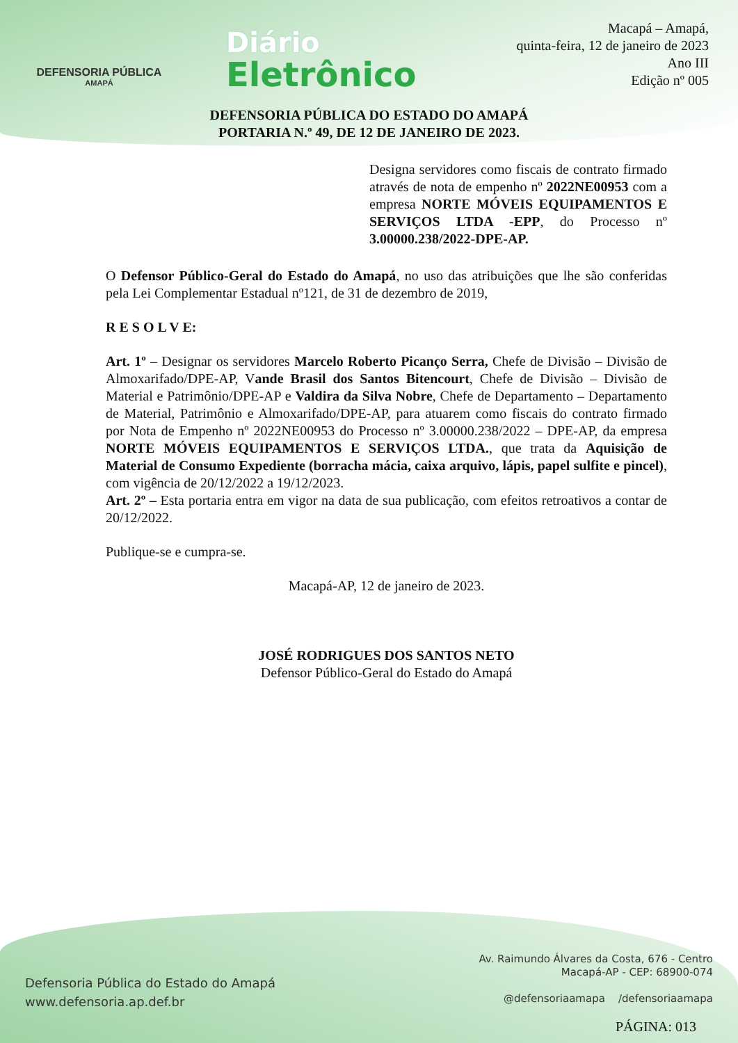DEFENSORIA PÚBLICA
AMAPÁ
Diário
Eletrônico
Macapá – Amapá,
quinta-feira, 12 de janeiro de 2023
Ano III
Edição nº 005
DEFENSORIA PÚBLICA DO ESTADO DO AMAPÁ
PORTARIA N.º 49, DE 12 DE JANEIRO DE 2023.
Designa servidores como fiscais de contrato firmado através de nota de empenho nº 2022NE00953 com a empresa NORTE MÓVEIS EQUIPAMENTOS E SERVIÇOS LTDA -EPP, do Processo nº 3.00000.238/2022-DPE-AP.
O Defensor Público-Geral do Estado do Amapá, no uso das atribuições que lhe são conferidas pela Lei Complementar Estadual nº121, de 31 de dezembro de 2019,
R E S O L V E:
Art. 1º – Designar os servidores Marcelo Roberto Picanço Serra, Chefe de Divisão – Divisão de Almoxarifado/DPE-AP, Vande Brasil dos Santos Bitencourt, Chefe de Divisão – Divisão de Material e Patrimônio/DPE-AP e Valdira da Silva Nobre, Chefe de Departamento – Departamento de Material, Patrimônio e Almoxarifado/DPE-AP, para atuarem como fiscais do contrato firmado por Nota de Empenho nº 2022NE00953 do Processo nº 3.00000.238/2022 – DPE-AP, da empresa NORTE MÓVEIS EQUIPAMENTOS E SERVIÇOS LTDA., que trata da Aquisição de Material de Consumo Expediente (borracha mácia, caixa arquivo, lápis, papel sulfite e pincel), com vigência de 20/12/2022 a 19/12/2023.
Art. 2º – Esta portaria entra em vigor na data de sua publicação, com efeitos retroativos a contar de 20/12/2022.
Publique-se e cumpra-se.
Macapá-AP, 12 de janeiro de 2023.
JOSÉ RODRIGUES DOS SANTOS NETO
Defensor Público-Geral do Estado do Amapá
Defensoria Pública do Estado do Amapá
www.defensoria.ap.def.br
Av. Raimundo Álvares da Costa, 676 - Centro
Macapá-AP - CEP: 68900-074
@defensoriaamapa /defensoriaamapa
PÁGINA: 013